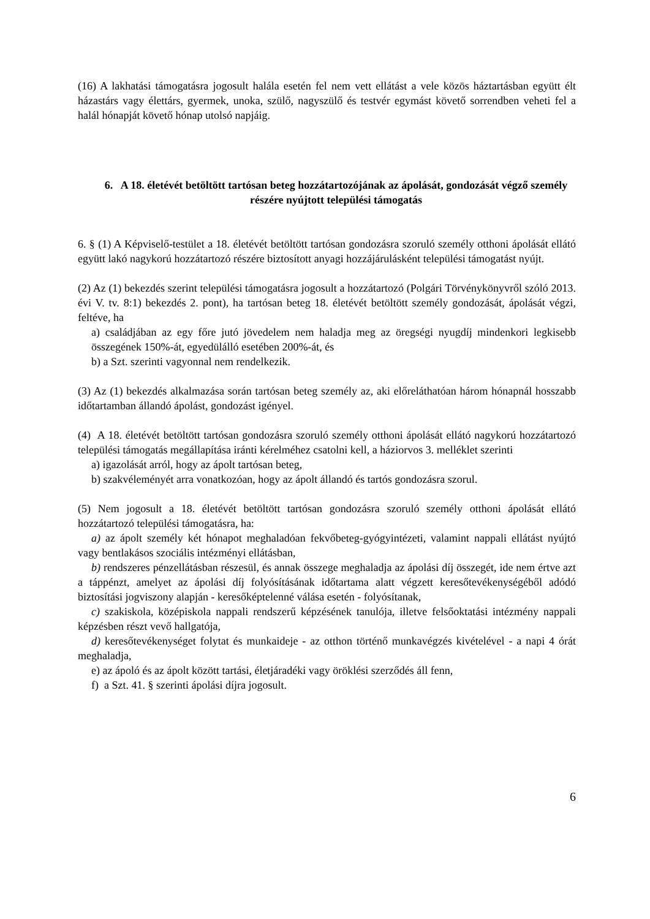(16) A lakhatási támogatásra jogosult halála esetén fel nem vett ellátást a vele közös háztartásban együtt élt házastárs vagy élettárs, gyermek, unoka, szülő, nagyszülő és testvér egymást követő sorrendben veheti fel a halál hónapját követő hónap utolsó napjáig.
6. A 18. életévét betöltött tartósan beteg hozzátartozójának az ápolását, gondozását végző személy részére nyújtott települési támogatás
6. § (1) A Képviselő-testület a 18. életévét betöltött tartósan gondozásra szoruló személy otthoni ápolását ellátó együtt lakó nagykorú hozzátartozó részére biztosított anyagi hozzájárulásként települési támogatást nyújt.
(2) Az (1) bekezdés szerint települési támogatásra jogosult a hozzátartozó (Polgári Törvénykönyvről szóló 2013. évi V. tv. 8:1) bekezdés 2. pont), ha tartósan beteg 18. életévét betöltött személy gondozását, ápolását végzi, feltéve, ha
a) családjában az egy főre jutó jövedelem nem haladja meg az öregségi nyugdíj mindenkori legkisebb összegének 150%-át, egyedülálló esetében 200%-át, és
b) a Szt. szerinti vagyonnal nem rendelkezik.
(3) Az (1) bekezdés alkalmazása során tartósan beteg személy az, aki előreláthatóan három hónapnál hosszabb időtartamban állandó ápolást, gondozást igényel.
(4) A 18. életévét betöltött tartósan gondozásra szoruló személy otthoni ápolását ellátó nagykorú hozzátartozó települési támogatás megállapítása iránti kérelméhez csatolni kell, a háziorvos 3. melléklet szerinti
a) igazolását arról, hogy az ápolt tartósan beteg,
b) szakvéleményét arra vonatkozóan, hogy az ápolt állandó és tartós gondozásra szorul.
(5) Nem jogosult a 18. életévét betöltött tartósan gondozásra szoruló személy otthoni ápolását ellátó hozzátartozó települési támogatásra, ha:
a) az ápolt személy két hónapot meghaladóan fekvőbeteg-gyógyintézeti, valamint nappali ellátást nyújtó vagy bentlakásos szociális intézményi ellátásban,
b) rendszeres pénzellátásban részesül, és annak összege meghaladja az ápolási díj összegét, ide nem értve azt a táppénzt, amelyet az ápolási díj folyósításának időtartama alatt végzett keresőtevékenységéből adódó biztosítási jogviszony alapján - keresőképtelenné válása esetén - folyósítanak,
c) szakiskola, középiskola nappali rendszerű képzésének tanulója, illetve felsőoktatási intézmény nappali képzésben részt vevő hallgatója,
d) keresőtevékenységet folytat és munkaideje - az otthon történő munkavégzés kivételével - a napi 4 órát meghaladja,
e) az ápoló és az ápolt között tartási, életjáradéki vagy öröklési szerződés áll fenn,
f) a Szt. 41. § szerinti ápolási díjra jogosult.
6